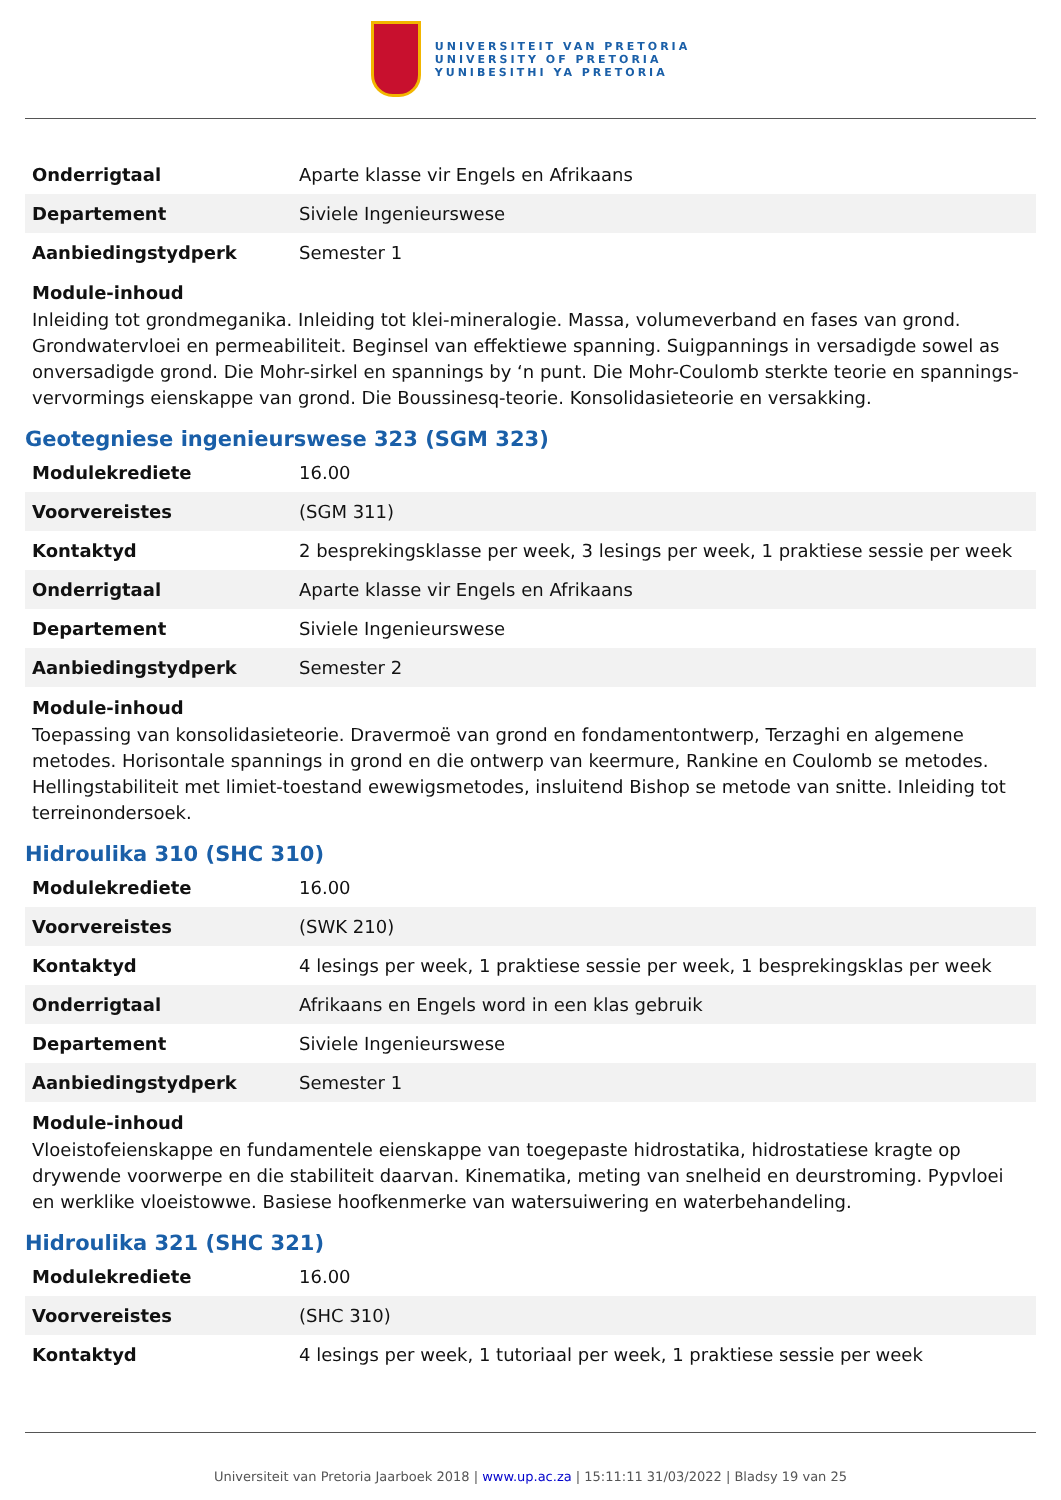UNIVERSITEIT VAN PRETORIA
UNIVERSITY OF PRETORIA
YUNIBESITHI YA PRETORIA
| Onderrigtaal | Aparte klasse vir Engels en Afrikaans |
| Departement | Siviele Ingenieurswese |
| Aanbiedingstydperk | Semester 1 |
Module-inhoud
Inleiding tot grondmeganika. Inleiding tot klei-mineralogie. Massa, volumeverband en fases van grond. Grondwatervloei en permeabiliteit. Beginsel van effektiewe spanning. Suigpannings in versadigde sowel as onversadigde grond. Die Mohr-sirkel en spannings by ‘n punt. Die Mohr-Coulomb sterkte teorie en spannings-vervormings eienskappe van grond. Die Boussinesq-teorie. Konsolidasieteorie en versakking.
Geotegniese ingenieurswese 323 (SGM 323)
| Modulekrediete | 16.00 |
| Voorvereistes | (SGM 311) |
| Kontaktyd | 2 besprekingsklasse per week, 3 lesings per week, 1 praktiese sessie per week |
| Onderrigtaal | Aparte klasse vir Engels en Afrikaans |
| Departement | Siviele Ingenieurswese |
| Aanbiedingstydperk | Semester 2 |
Module-inhoud
Toepassing van konsolidasieteorie. Dravermoë van grond en fondamentontwerp, Terzaghi en algemene metodes. Horisontale spannings in grond en die ontwerp van keermure, Rankine en Coulomb se metodes. Hellingstabiliteit met limiet-toestand ewewigsmetodes, insluitend Bishop se metode van snitte. Inleiding tot terreinondersoek.
Hidroulika 310 (SHC 310)
| Modulekrediete | 16.00 |
| Voorvereistes | (SWK 210) |
| Kontaktyd | 4 lesings per week, 1 praktiese sessie per week, 1 besprekingsklas per week |
| Onderrigtaal | Afrikaans en Engels word in een klas gebruik |
| Departement | Siviele Ingenieurswese |
| Aanbiedingstydperk | Semester 1 |
Module-inhoud
Vloeistofeienskappe en fundamentele eienskappe van toegepaste hidrostatika, hidrostatiese kragte op drywende voorwerpe en die stabiliteit daarvan. Kinematika, meting van snelheid en deurstroming. Pypvloei en werklike vloeistowwe. Basiese hoofkenmerke van watersuiwering en waterbehandeling.
Hidroulika 321 (SHC 321)
| Modulekrediete | 16.00 |
| Voorvereistes | (SHC 310) |
| Kontaktyd | 4 lesings per week, 1 tutoriaal per week, 1 praktiese sessie per week |
Universiteit van Pretoria Jaarboek 2018 | www.up.ac.za | 15:11:11 31/03/2022 | Bladsy 19 van 25